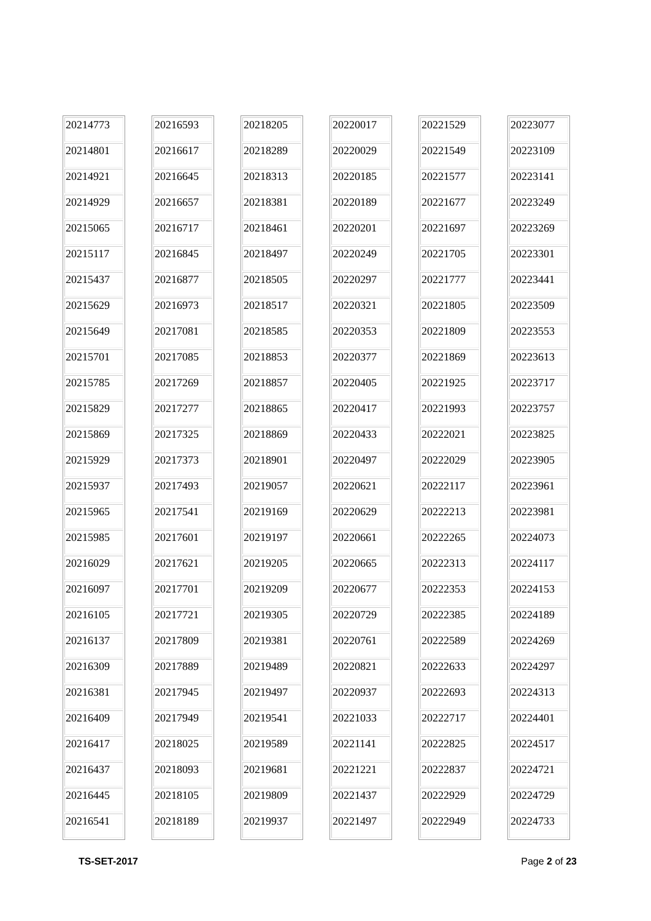| 20214773 |
| 20214801 |
| 20214921 |
| 20214929 |
| 20215065 |
| 20215117 |
| 20215437 |
| 20215629 |
| 20215649 |
| 20215701 |
| 20215785 |
| 20215829 |
| 20215869 |
| 20215929 |
| 20215937 |
| 20215965 |
| 20215985 |
| 20216029 |
| 20216097 |
| 20216105 |
| 20216137 |
| 20216309 |
| 20216381 |
| 20216409 |
| 20216417 |
| 20216437 |
| 20216445 |
| 20216541 |
| 20216593 |
| 20216617 |
| 20216645 |
| 20216657 |
| 20216717 |
| 20216845 |
| 20216877 |
| 20216973 |
| 20217081 |
| 20217085 |
| 20217269 |
| 20217277 |
| 20217325 |
| 20217373 |
| 20217493 |
| 20217541 |
| 20217601 |
| 20217621 |
| 20217701 |
| 20217721 |
| 20217809 |
| 20217889 |
| 20217945 |
| 20217949 |
| 20218025 |
| 20218093 |
| 20218105 |
| 20218189 |
| 20218205 |
| 20218289 |
| 20218313 |
| 20218381 |
| 20218461 |
| 20218497 |
| 20218505 |
| 20218517 |
| 20218585 |
| 20218853 |
| 20218857 |
| 20218865 |
| 20218869 |
| 20218901 |
| 20219057 |
| 20219169 |
| 20219197 |
| 20219205 |
| 20219209 |
| 20219305 |
| 20219381 |
| 20219489 |
| 20219497 |
| 20219541 |
| 20219589 |
| 20219681 |
| 20219809 |
| 20219937 |
| 20220017 |
| 20220029 |
| 20220185 |
| 20220189 |
| 20220201 |
| 20220249 |
| 20220297 |
| 20220321 |
| 20220353 |
| 20220377 |
| 20220405 |
| 20220417 |
| 20220433 |
| 20220497 |
| 20220621 |
| 20220629 |
| 20220661 |
| 20220665 |
| 20220677 |
| 20220729 |
| 20220761 |
| 20220821 |
| 20220937 |
| 20221033 |
| 20221141 |
| 20221221 |
| 20221437 |
| 20221497 |
| 20221529 |
| 20221549 |
| 20221577 |
| 20221677 |
| 20221697 |
| 20221705 |
| 20221777 |
| 20221805 |
| 20221809 |
| 20221869 |
| 20221925 |
| 20221993 |
| 20222021 |
| 20222029 |
| 20222117 |
| 20222213 |
| 20222265 |
| 20222313 |
| 20222353 |
| 20222385 |
| 20222589 |
| 20222633 |
| 20222693 |
| 20222717 |
| 20222825 |
| 20222837 |
| 20222929 |
| 20222949 |
| 20223077 |
| 20223109 |
| 20223141 |
| 20223249 |
| 20223269 |
| 20223301 |
| 20223441 |
| 20223509 |
| 20223553 |
| 20223613 |
| 20223717 |
| 20223757 |
| 20223825 |
| 20223905 |
| 20223961 |
| 20223981 |
| 20224073 |
| 20224117 |
| 20224153 |
| 20224189 |
| 20224269 |
| 20224297 |
| 20224313 |
| 20224401 |
| 20224517 |
| 20224721 |
| 20224729 |
| 20224733 |
TS-SET-2017 Page 2 of 23